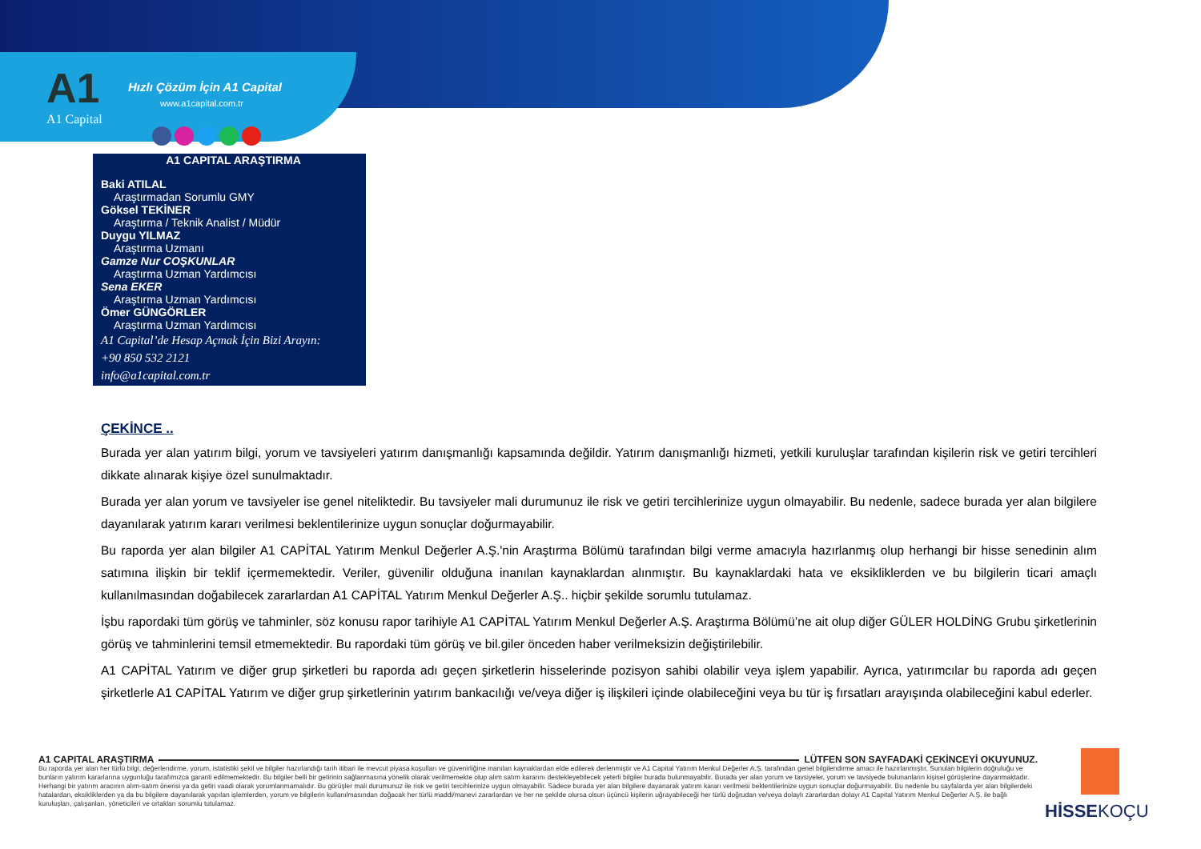A1
A1 Capital
Hızlı Çözüm İçin A1 Capital
www.a1capital.com.tr
A1 CAPITAL ARAŞTIRMA
Baki ATILAL
Araştırmadan Sorumlu GMY
Göksel TEKİNER
Araştırma / Teknik Analist / Müdür
Duygu YILMAZ
Araştırma Uzmanı
Gamze Nur COŞKUNLAR
Araştırma Uzman Yardımcısı
Sena EKER
Araştırma Uzman Yardımcısı
Ömer GÜNGÖRLER
Araştırma Uzman Yardımcısı
A1 Capital’de Hesap Açmak İçin Bizi Arayın:
+90 850 532 2121
info@a1capital.com.tr
ÇEKİNCE ..
Burada yer alan yatırım bilgi, yorum ve tavsiyeleri yatırım danışmanlığı kapsamında değildir. Yatırım danışmanlığı hizmeti, yetkili kuruluşlar tarafından kişilerin risk ve getiri tercihleri dikkate alınarak kişiye özel sunulmaktadır.
Burada yer alan yorum ve tavsiyeler ise genel niteliktedir. Bu tavsiyeler mali durumunuz ile risk ve getiri tercihlerinize uygun olmayabilir. Bu nedenle, sadece burada yer alan bilgilere dayanılarak yatırım kararı verilmesi beklentilerinize uygun sonuçlar doğurmayabilir.
Bu raporda yer alan bilgiler A1 CAPİTAL Yatırım Menkul Değerler A.Ş.'nin Araştırma Bölümü tarafından bilgi verme amacıyla hazırlanmış olup herhangi bir hisse senedinin alım satımına ilişkin bir teklif içermemektedir. Veriler, güvenilir olduğuna inanılan kaynaklardan alınmıştır. Bu kaynaklardaki hata ve eksikliklerden ve bu bilgilerin ticari amaçlı kullanılmasından doğabilecek zararlardan A1 CAPİTAL Yatırım Menkul Değerler A.Ş.. hiçbir şekilde sorumlu tutulamaz.
İşbu rapordaki tüm görüş ve tahminler, söz konusu rapor tarihiyle A1 CAPİTAL Yatırım Menkul Değerler A.Ş. Araştırma Bölümü’ne ait olup diğer GÜLER HOLDİNG Grubu şirketlerinin görüş ve tahminlerini temsil etmemektedir. Bu rapordaki tüm görüş ve bil.giler önceden haber verilmeksizin değiştirilebilir.
A1 CAPİTAL Yatırım ve diğer grup şirketleri bu raporda adı geçen şirketlerin hisselerinde pozisyon sahibi olabilir veya işlem yapabilir. Ayrıca, yatırımcılar bu raporda adı geçen şirketlerle A1 CAPİTAL Yatırım ve diğer grup şirketlerinin yatırım bankacılığı ve/veya diğer iş ilişkileri içinde olabileceğini veya bu tür iş fırsatları arayışında olabileceğini kabul ederler.
A1 CAPITAL ARAŞTIRMA LÜTFEN SON SAYFADAKİ ÇEKİNCEYİ OKUYUNUZ.
Bu raporda yer alan her türlü bilgi, değerlendirme, yorum, istatistiki şekil ve bilgiler hazırlandığı tarih itibari ile mevcut piyasa koşulları ve güvenirliğine inanılan kaynaklardan elde edilerek derlenmiştir ve A1 Capital Yatırım Menkul Değerler A.Ş. tarafından genel bilgilendirme amacı ile hazırlanmıştır. Sunulan bilgilerin doğruluğu ve bunların yatırım kararlarına uygunluğu tarafımızca garanti edilmemektedir. Bu bilgiler belli bir getirinin sağlanmasına yönelik olarak verilmemekte olup alım satım kararını destekleyebilecek yeterli bilgiler burada bulunmayabilir. Burada yer alan yorum ve tavsiyeler, yorum ve tavsiyede bulunanların kişisel görüşlerine dayanmaktadır. Herhangi bir yatırım aracının alım-satım önerisi ya da getiri vaadi olarak yorumlanmamalıdır. Bu görüşler mali durumunuz ile risk ve getiri tercihlerinize uygun olmayabilir. Sadece burada yer alan bilgilere dayanarak yatırım kararı verilmesi beklentilerinize uygun sonuçlar doğurmayabilir. Bu nedenle bu sayfalarda yer alan bilgilerdeki hatalardan, eksikliklerden ya da bu bilgilere dayanılarak yapılan işlemlerden, yorum ve bilgilerin kullanılmasından doğacak her türlü maddi/manevi zararlardan ve her ne şekilde olursa olsun üçüncü kişilerin uğrayabileceği her türlü doğrudan ve/veya dolaylı zararlardan dolayı A1 Capital Yatırım Menkul Değerler A.Ş. ile bağlı kuruluşları, çalışanları, yöneticileri ve ortakları sorumlu tutulamaz.
HİSSEKOÇU